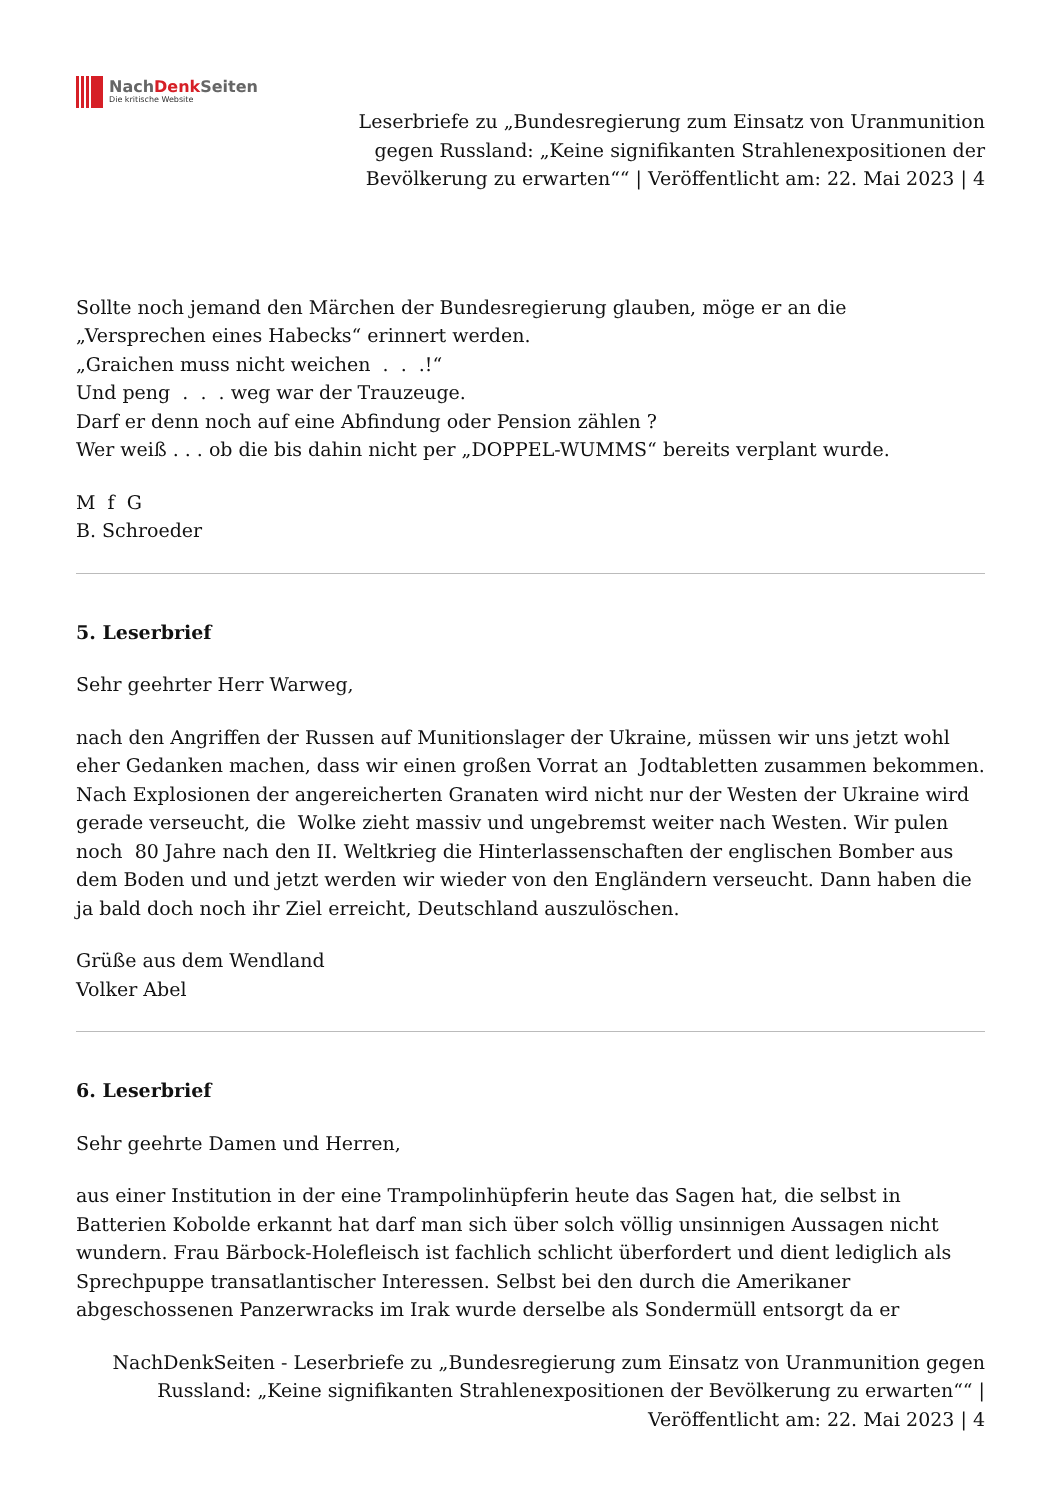NachDenk Seiten
Die kritische Website
Leserbriefe zu „Bundesregierung zum Einsatz von Uranmunition gegen Russland: „Keine signifikanten Strahlenexpositionen der Bevölkerung zu erwarten““ | Veröffentlicht am: 22. Mai 2023 | 4
Sollte noch jemand den Märchen der Bundesregierung glauben, möge er an die
„Versprechen eines Habecks“ erinnert werden.
„Graichen muss nicht weichen . . .!“
Und peng . . . weg war der Trauzeuge.
Darf er denn noch auf eine Abfindung oder Pension zählen ?
Wer weiß . . . ob die bis dahin nicht per „DOPPEL-WUMMS“ bereits verplant wurde.
M f G
B. Schroeder
5. Leserbrief
Sehr geehrter Herr Warweg,
nach den Angriffen der Russen auf Munitionslager der Ukraine, müssen wir uns jetzt wohl eher Gedanken machen, dass wir einen großen Vorrat an Jodtabletten zusammen bekommen. Nach Explosionen der angereicherten Granaten wird nicht nur der Westen der Ukraine wird gerade verseucht, die Wolke zieht massiv und ungebremst weiter nach Westen. Wir pulen noch 80 Jahre nach den II. Weltkrieg die Hinterlassenschaften der englischen Bomber aus dem Boden und und jetzt werden wir wieder von den Engländern verseucht. Dann haben die ja bald doch noch ihr Ziel erreicht, Deutschland auszulöschen.
Grüße aus dem Wendland
Volker Abel
6. Leserbrief
Sehr geehrte Damen und Herren,
aus einer Institution in der eine Trampolinhüpferin heute das Sagen hat, die selbst in Batterien Kobolde erkannt hat darf man sich über solch völlig unsinnigen Aussagen nicht wundern. Frau Bärbock-Holefleisch ist fachlich schlicht überfordert und dient lediglich als Sprechpuppe transatlantischer Interessen. Selbst bei den durch die Amerikaner abgeschossenen Panzerwracks im Irak wurde derselbe als Sondermüll entsorgt da er
NachDenkSeiten - Leserbriefe zu „Bundesregierung zum Einsatz von Uranmunition gegen Russland: „Keine signifikanten Strahlenexpositionen der Bevölkerung zu erwarten““ |
Veröffentlicht am: 22. Mai 2023 | 4